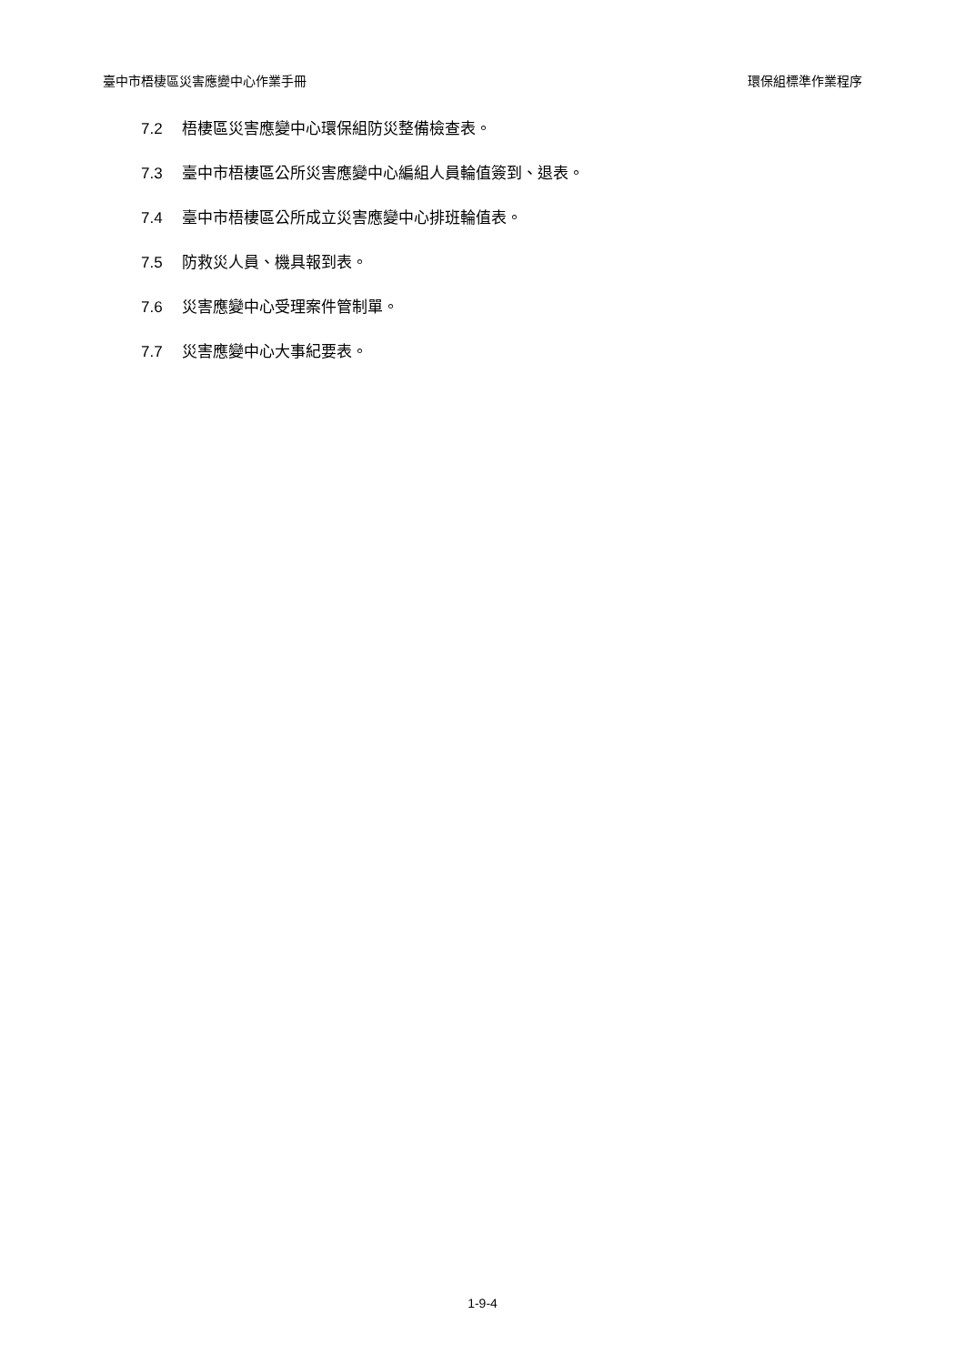臺中市梧棲區災害應變中心作業手冊 環保組標準作業程序
7.2 梧棲區災害應變中心環保組防災整備檢查表。
7.3 臺中市梧棲區公所災害應變中心編組人員輪值簽到、退表。
7.4 臺中市梧棲區公所成立災害應變中心排班輪值表。
7.5 防救災人員、機具報到表。
7.6 災害應變中心受理案件管制單。
7.7 災害應變中心大事紀要表。
1-9-4